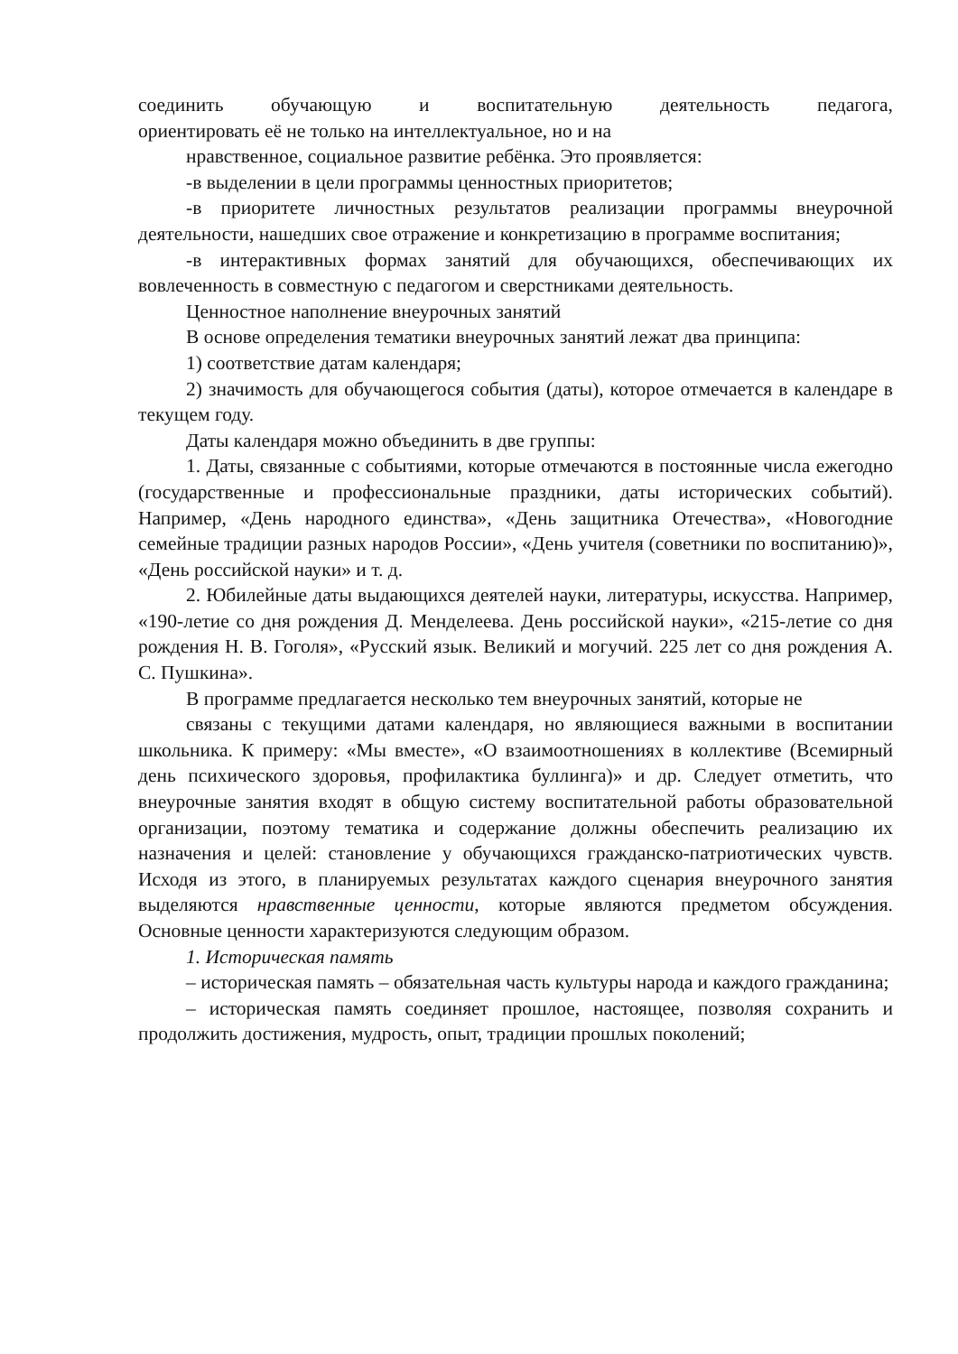соединить обучающую и воспитательную деятельность педагога,
ориентировать её не только на интеллектуальное, но и на
нравственное, социальное развитие ребёнка. Это проявляется:
-в выделении в цели программы ценностных приоритетов;
-в приоритете личностных результатов реализации программы внеурочной деятельности, нашедших свое отражение и конкретизацию в программе воспитания;
-в интерактивных формах занятий для обучающихся, обеспечивающих их вовлеченность в совместную с педагогом и сверстниками деятельность.
Ценностное наполнение внеурочных занятий
В основе определения тематики внеурочных занятий лежат два принципа:
1) соответствие датам календаря;
2) значимость для обучающегося события (даты), которое отмечается в календаре в текущем году.
Даты календаря можно объединить в две группы:
1. Даты, связанные с событиями, которые отмечаются в постоянные числа ежегодно (государственные и профессиональные праздники, даты исторических событий). Например, «День народного единства», «День защитника Отечества», «Новогодние семейные традиции разных народов России», «День учителя (советники по воспитанию)», «День российской науки» и т. д.
2. Юбилейные даты выдающихся деятелей науки, литературы, искусства. Например, «190-летие со дня рождения Д. Менделеева. День российской науки», «215-летие со дня рождения Н. В. Гоголя», «Русский язык. Великий и могучий. 225 лет со дня рождения А. С. Пушкина».
В программе предлагается несколько тем внеурочных занятий, которые не
связаны с текущими датами календаря, но являющиеся важными в воспитании школьника. К примеру: «Мы вместе», «О взаимоотношениях в коллективе (Всемирный день психического здоровья, профилактика буллинга)» и др. Следует отметить, что внеурочные занятия входят в общую систему воспитательной работы образовательной организации, поэтому тематика и содержание должны обеспечить реализацию их назначения и целей: становление у обучающихся гражданско-патриотических чувств. Исходя из этого, в планируемых результатах каждого сценария внеурочного занятия выделяются нравственные ценности, которые являются предметом обсуждения. Основные ценности характеризуются следующим образом.
1. Историческая память
– историческая память – обязательная часть культуры народа и каждого гражданина;
– историческая память соединяет прошлое, настоящее, позволяя сохранить и продолжить достижения, мудрость, опыт, традиции прошлых поколений;